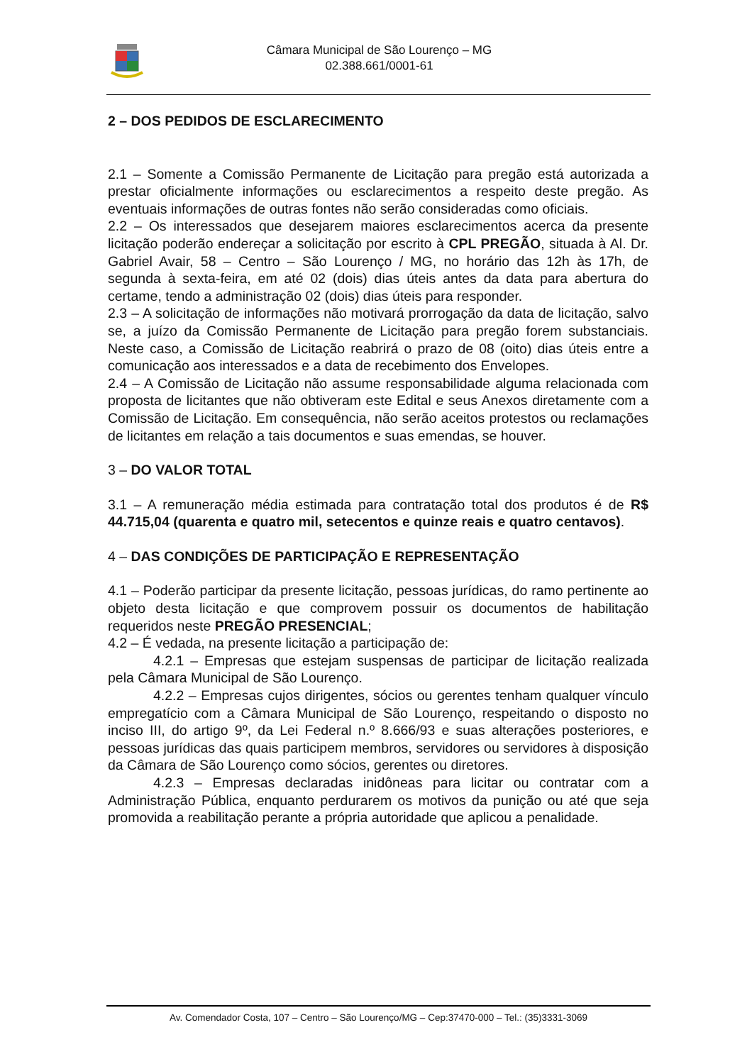Câmara Municipal de São Lourenço – MG
02.388.661/0001-61
2 – DOS PEDIDOS DE ESCLARECIMENTO
2.1 – Somente a Comissão Permanente de Licitação para pregão está autorizada a prestar oficialmente informações ou esclarecimentos a respeito deste pregão. As eventuais informações de outras fontes não serão consideradas como oficiais.
2.2 – Os interessados que desejarem maiores esclarecimentos acerca da presente licitação poderão endereçar a solicitação por escrito à CPL PREGÃO, situada à Al. Dr. Gabriel Avair, 58 – Centro – São Lourenço / MG, no horário das 12h às 17h, de segunda à sexta-feira, em até 02 (dois) dias úteis antes da data para abertura do certame, tendo a administração 02 (dois) dias úteis para responder.
2.3 – A solicitação de informações não motivará prorrogação da data de licitação, salvo se, a juízo da Comissão Permanente de Licitação para pregão forem substanciais. Neste caso, a Comissão de Licitação reabrirá o prazo de 08 (oito) dias úteis entre a comunicação aos interessados e a data de recebimento dos Envelopes.
2.4 – A Comissão de Licitação não assume responsabilidade alguma relacionada com proposta de licitantes que não obtiveram este Edital e seus Anexos diretamente com a Comissão de Licitação. Em consequência, não serão aceitos protestos ou reclamações de licitantes em relação a tais documentos e suas emendas, se houver.
3 – DO VALOR TOTAL
3.1 – A remuneração média estimada para contratação total dos produtos é de R$ 44.715,04 (quarenta e quatro mil, setecentos e quinze reais e quatro centavos).
4 – DAS CONDIÇÕES DE PARTICIPAÇÃO E REPRESENTAÇÃO
4.1 – Poderão participar da presente licitação, pessoas jurídicas, do ramo pertinente ao objeto desta licitação e que comprovem possuir os documentos de habilitação requeridos neste PREGÃO PRESENCIAL;
4.2 – É vedada, na presente licitação a participação de:
4.2.1 – Empresas que estejam suspensas de participar de licitação realizada pela Câmara Municipal de São Lourenço.
4.2.2 – Empresas cujos dirigentes, sócios ou gerentes tenham qualquer vínculo empregatício com a Câmara Municipal de São Lourenço, respeitando o disposto no inciso III, do artigo 9º, da Lei Federal n.º 8.666/93 e suas alterações posteriores, e pessoas jurídicas das quais participem membros, servidores ou servidores à disposição da Câmara de São Lourenço como sócios, gerentes ou diretores.
4.2.3 – Empresas declaradas inidôneas para licitar ou contratar com a Administração Pública, enquanto perdurarem os motivos da punição ou até que seja promovida a reabilitação perante a própria autoridade que aplicou a penalidade.
Av. Comendador Costa, 107 – Centro – São Lourenço/MG – Cep:37470-000 – Tel.: (35)3331-3069